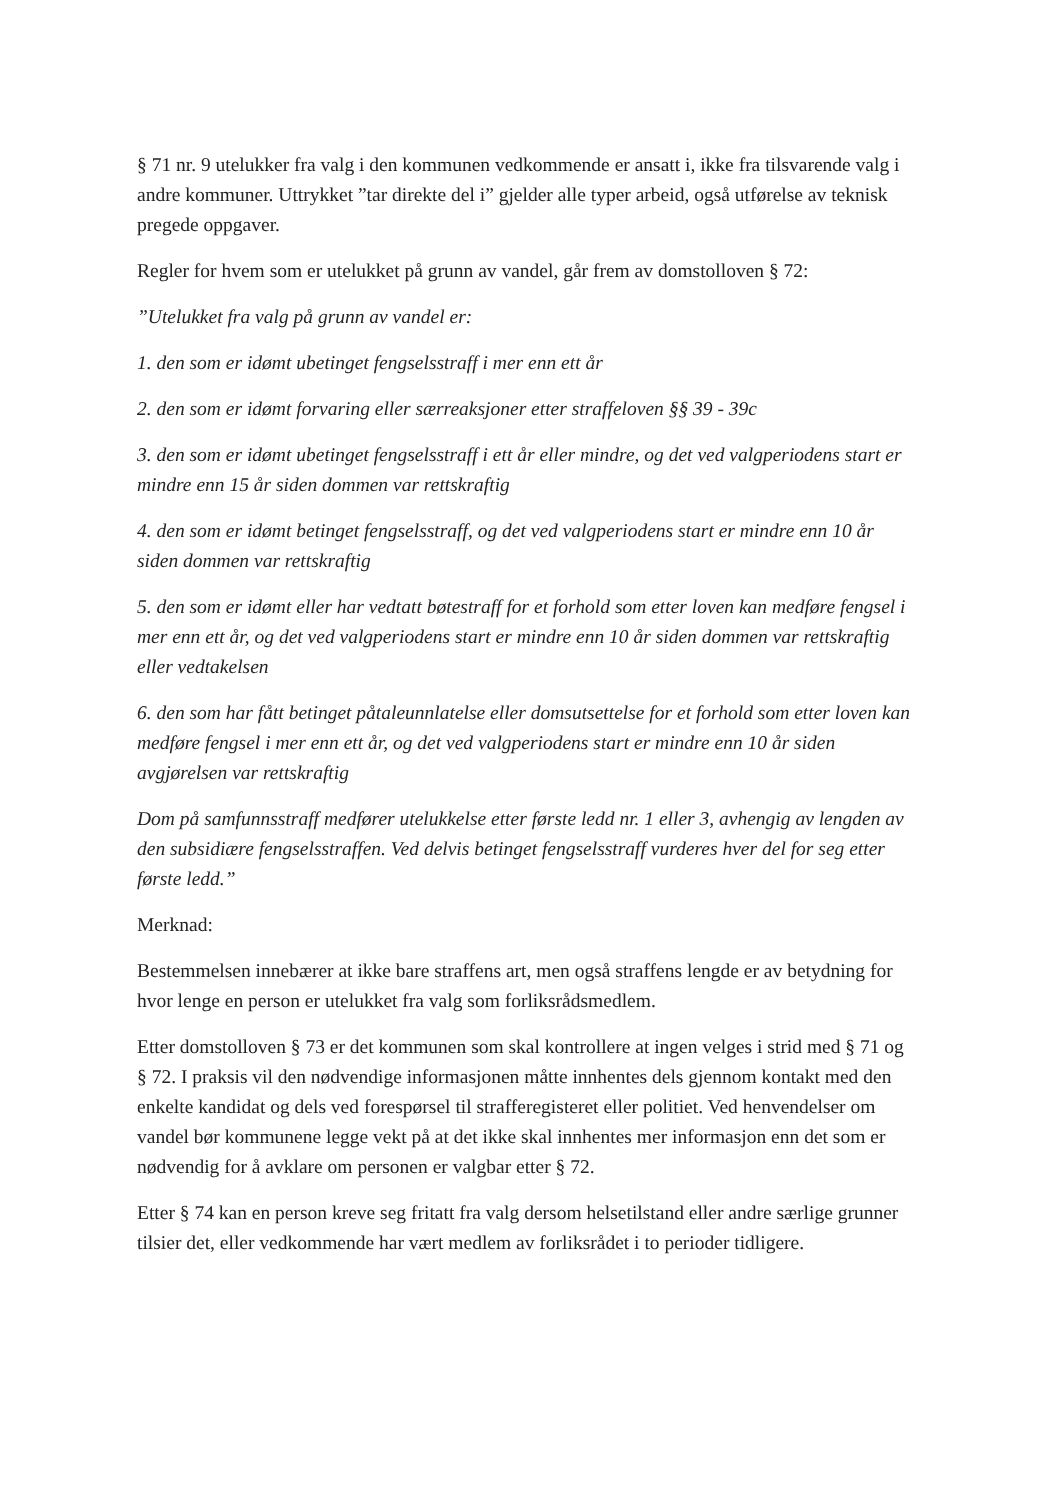§ 71 nr. 9 utelukker fra valg i den kommunen vedkommende er ansatt i, ikke fra tilsvarende valg i andre kommuner. Uttrykket ”tar direkte del i” gjelder alle typer arbeid, også utførelse av teknisk pregede oppgaver.
Regler for hvem som er utelukket på grunn av vandel, går frem av domstolloven § 72:
”Utelukket fra valg på grunn av vandel er:
1. den som er idømt ubetinget fengselsstraff i mer enn ett år
2. den som er idømt forvaring eller særreaksjoner etter straffeloven §§ 39 - 39c
3. den som er idømt ubetinget fengselsstraff i ett år eller mindre, og det ved valgperiodens start er mindre enn 15 år siden dommen var rettskraftig
4. den som er idømt betinget fengselsstraff, og det ved valgperiodens start er mindre enn 10 år siden dommen var rettskraftig
5. den som er idømt eller har vedtatt bøtestraff for et forhold som etter loven kan medføre fengsel i mer enn ett år, og det ved valgperiodens start er mindre enn 10 år siden dommen var rettskraftig eller vedtakelsen
6. den som har fått betinget påtaleunnlatelse eller domsutsettelse for et forhold som etter loven kan medføre fengsel i mer enn ett år, og det ved valgperiodens start er mindre enn 10 år siden avgjørelsen var rettskraftig
Dom på samfunnsstraff medfører utelukkelse etter første ledd nr. 1 eller 3, avhengig av lengden av den subsidiære fengselsstraffen. Ved delvis betinget fengselsstraff vurderes hver del for seg etter første ledd.”
Merknad:
Bestemmelsen innebærer at ikke bare straffens art, men også straffens lengde er av betydning for hvor lenge en person er utelukket fra valg som forliksrådsmedlem.
Etter domstolloven § 73 er det kommunen som skal kontrollere at ingen velges i strid med § 71 og § 72. I praksis vil den nødvendige informasjonen måtte innhentes dels gjennom kontakt med den enkelte kandidat og dels ved forespørsel til strafferegisteret eller politiet. Ved henvendelser om vandel bør kommunene legge vekt på at det ikke skal innhentes mer informasjon enn det som er nødvendig for å avklare om personen er valgbar etter § 72.
Etter § 74 kan en person kreve seg fritatt fra valg dersom helsetilstand eller andre særlige grunner tilsier det, eller vedkommende har vært medlem av forliksrådet i to perioder tidligere.